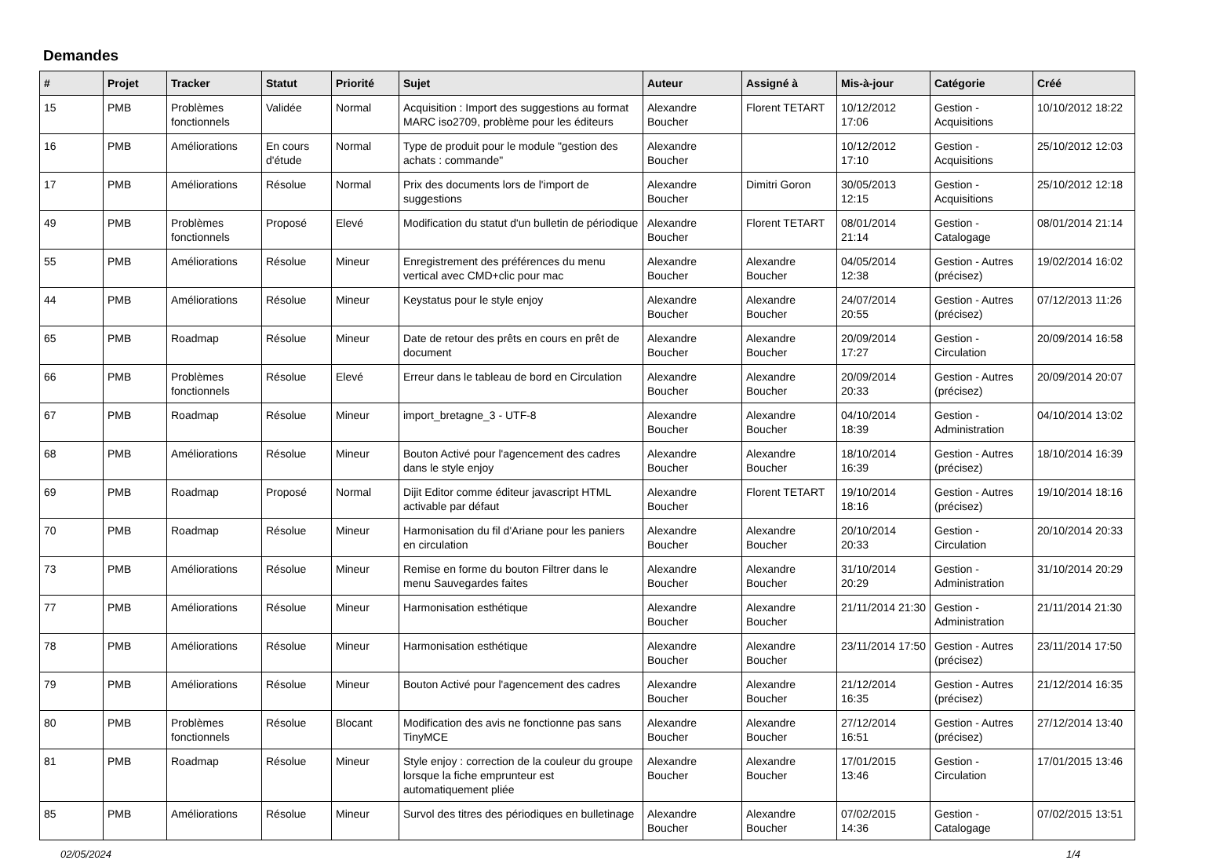Demandes
| # | Projet | Tracker | Statut | Priorité | Sujet | Auteur | Assigné à | Mis-à-jour | Catégorie | Créé |
| --- | --- | --- | --- | --- | --- | --- | --- | --- | --- | --- |
| 15 | PMB | Problèmes fonctionnels | Validée | Normal | Acquisition : Import des suggestions au format MARC iso2709, problème pour les éditeurs | Alexandre Boucher | Florent TETART | 10/12/2012 17:06 | Gestion - Acquisitions | 10/10/2012 18:22 |
| 16 | PMB | Améliorations | En cours d'étude | Normal | Type de produit pour le module "gestion des achats : commande" | Alexandre Boucher | | 10/12/2012 17:10 | Gestion - Acquisitions | 25/10/2012 12:03 |
| 17 | PMB | Améliorations | Résolue | Normal | Prix des documents lors de l'import de suggestions | Alexandre Boucher | Dimitri Goron | 30/05/2013 12:15 | Gestion - Acquisitions | 25/10/2012 12:18 |
| 49 | PMB | Problèmes fonctionnels | Proposé | Elevé | Modification du statut d'un bulletin de périodique | Alexandre Boucher | Florent TETART | 08/01/2014 21:14 | Gestion - Catalogage | 08/01/2014 21:14 |
| 55 | PMB | Améliorations | Résolue | Mineur | Enregistrement des préférences du menu vertical avec CMD+clic pour mac | Alexandre Boucher | Alexandre Boucher | 04/05/2014 12:38 | Gestion - Autres (précisez) | 19/02/2014 16:02 |
| 44 | PMB | Améliorations | Résolue | Mineur | Keystatus pour le style enjoy | Alexandre Boucher | Alexandre Boucher | 24/07/2014 20:55 | Gestion - Autres (précisez) | 07/12/2013 11:26 |
| 65 | PMB | Roadmap | Résolue | Mineur | Date de retour des prêts en cours en prêt de document | Alexandre Boucher | Alexandre Boucher | 20/09/2014 17:27 | Gestion - Circulation | 20/09/2014 16:58 |
| 66 | PMB | Problèmes fonctionnels | Résolue | Elevé | Erreur dans le tableau de bord en Circulation | Alexandre Boucher | Alexandre Boucher | 20/09/2014 20:33 | Gestion - Autres (précisez) | 20/09/2014 20:07 |
| 67 | PMB | Roadmap | Résolue | Mineur | import_bretagne_3 - UTF-8 | Alexandre Boucher | Alexandre Boucher | 04/10/2014 18:39 | Gestion - Administration | 04/10/2014 13:02 |
| 68 | PMB | Améliorations | Résolue | Mineur | Bouton Activé pour l'agencement des cadres dans le style enjoy | Alexandre Boucher | Alexandre Boucher | 18/10/2014 16:39 | Gestion - Autres (précisez) | 18/10/2014 16:39 |
| 69 | PMB | Roadmap | Proposé | Normal | Dijit Editor comme éditeur javascript HTML activable par défaut | Alexandre Boucher | Florent TETART | 19/10/2014 18:16 | Gestion - Autres (précisez) | 19/10/2014 18:16 |
| 70 | PMB | Roadmap | Résolue | Mineur | Harmonisation du fil d'Ariane pour les paniers en circulation | Alexandre Boucher | Alexandre Boucher | 20/10/2014 20:33 | Gestion - Circulation | 20/10/2014 20:33 |
| 73 | PMB | Améliorations | Résolue | Mineur | Remise en forme du bouton Filtrer dans le menu Sauvegardes faites | Alexandre Boucher | Alexandre Boucher | 31/10/2014 20:29 | Gestion - Administration | 31/10/2014 20:29 |
| 77 | PMB | Améliorations | Résolue | Mineur | Harmonisation esthétique | Alexandre Boucher | Alexandre Boucher | 21/11/2014 21:30 | Gestion - Administration | 21/11/2014 21:30 |
| 78 | PMB | Améliorations | Résolue | Mineur | Harmonisation esthétique | Alexandre Boucher | Alexandre Boucher | 23/11/2014 17:50 | Gestion - Autres (précisez) | 23/11/2014 17:50 |
| 79 | PMB | Améliorations | Résolue | Mineur | Bouton Activé pour l'agencement des cadres | Alexandre Boucher | Alexandre Boucher | 21/12/2014 16:35 | Gestion - Autres (précisez) | 21/12/2014 16:35 |
| 80 | PMB | Problèmes fonctionnels | Résolue | Blocant | Modification des avis ne fonctionne pas sans TinyMCE | Alexandre Boucher | Alexandre Boucher | 27/12/2014 16:51 | Gestion - Autres (précisez) | 27/12/2014 13:40 |
| 81 | PMB | Roadmap | Résolue | Mineur | Style enjoy : correction de la couleur du groupe lorsque la fiche emprunteur est automatiquement pliée | Alexandre Boucher | Alexandre Boucher | 17/01/2015 13:46 | Gestion - Circulation | 17/01/2015 13:46 |
| 85 | PMB | Améliorations | Résolue | Mineur | Survol des titres des périodiques en bulletinage | Alexandre Boucher | Alexandre Boucher | 07/02/2015 14:36 | Gestion - Catalogage | 07/02/2015 13:51 |
02/05/2024 1/4